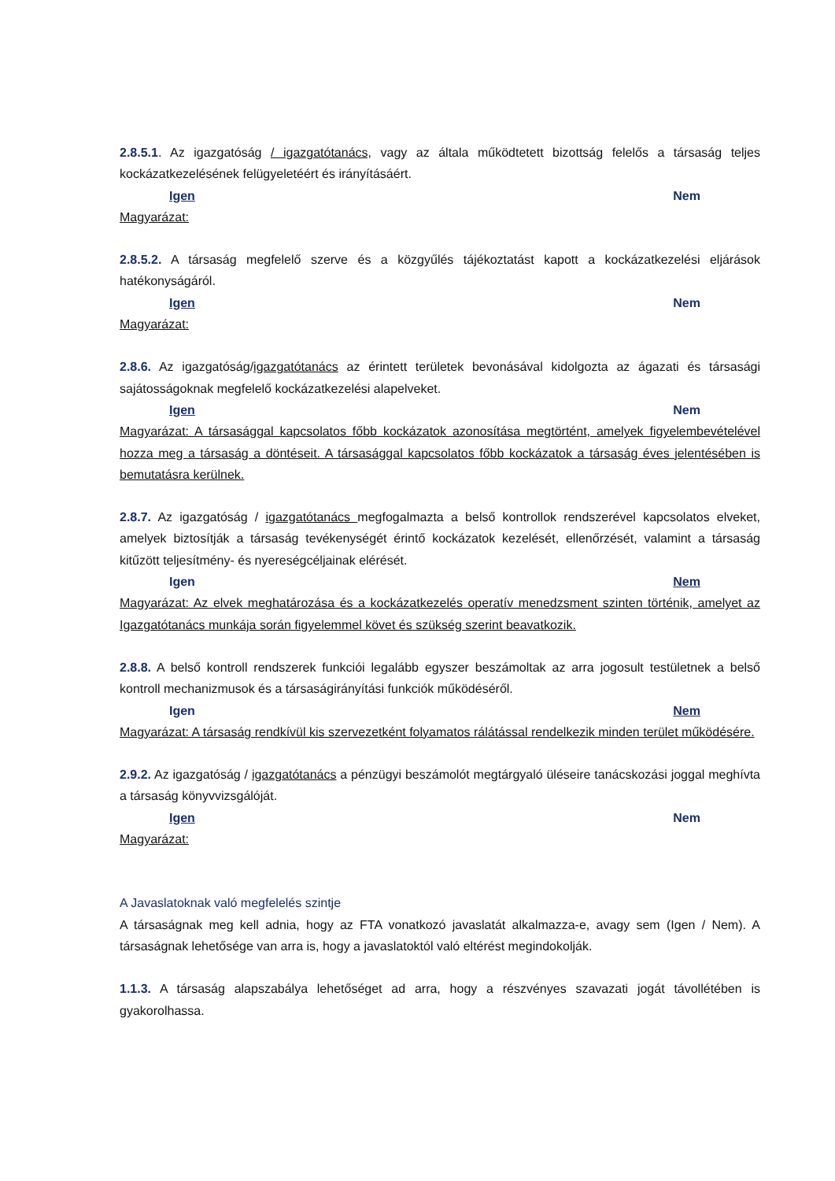2.8.5.1. Az igazgatóság / igazgatótanács, vagy az általa működtetett bizottság felelős a társaság teljes kockázatkezelésének felügyeletéért és irányításáért.
Igen Nem
Magyarázat:
2.8.5.2. A társaság megfelelő szerve és a közgyűlés tájékoztatást kapott a kockázatkezelési eljárások hatékonyságáról.
Igen Nem
Magyarázat:
2.8.6. Az igazgatóság/igazgatótanács az érintett területek bevonásával kidolgozta az ágazati és társasági sajátosságoknak megfelelő kockázatkezelési alapelveket.
Igen Nem
Magyarázat: A társasággal kapcsolatos főbb kockázatok azonosítása megtörtént, amelyek figyelembevételével hozza meg a társaság a döntéseit. A társasággal kapcsolatos főbb kockázatok a társaság éves jelentésében is bemutatásra kerülnek.
2.8.7. Az igazgatóság / igazgatótanács megfogalmazta a belső kontrollok rendszerével kapcsolatos elveket, amelyek biztosítják a társaság tevékenységét érintő kockázatok kezelését, ellenőrzését, valamint a társaság kitűzött teljesítmény- és nyereségcéljainak elérését.
Igen Nem
Magyarázat: Az elvek meghatározása és a kockázatkezelés operatív menedzsment szinten történik, amelyet az Igazgatótanács munkája során figyelemmel követ és szükség szerint beavatkozik.
2.8.8. A belső kontroll rendszerek funkciói legalább egyszer beszámoltak az arra jogosult testületnek a belső kontroll mechanizmusok és a társaságirányítási funkciók működéséről.
Igen Nem
Magyarázat: A társaság rendkívül kis szervezetként folyamatos rálátással rendelkezik minden terület működésére.
2.9.2. Az igazgatóság / igazgatótanács a pénzügyi beszámolót megtárgyaló üléseire tanácskozási joggal meghívta a társaság könyvvizsgálóját.
Igen Nem
Magyarázat:
A Javaslatoknak való megfelelés szintje
A társaságnak meg kell adnia, hogy az FTA vonatkozó javaslatát alkalmazza-e, avagy sem (Igen / Nem). A társaságnak lehetősége van arra is, hogy a javaslatoktól való eltérést megindokolják.
1.1.3. A társaság alapszabálya lehetőséget ad arra, hogy a részvényes szavazati jogát távollétében is gyakorolhassa.